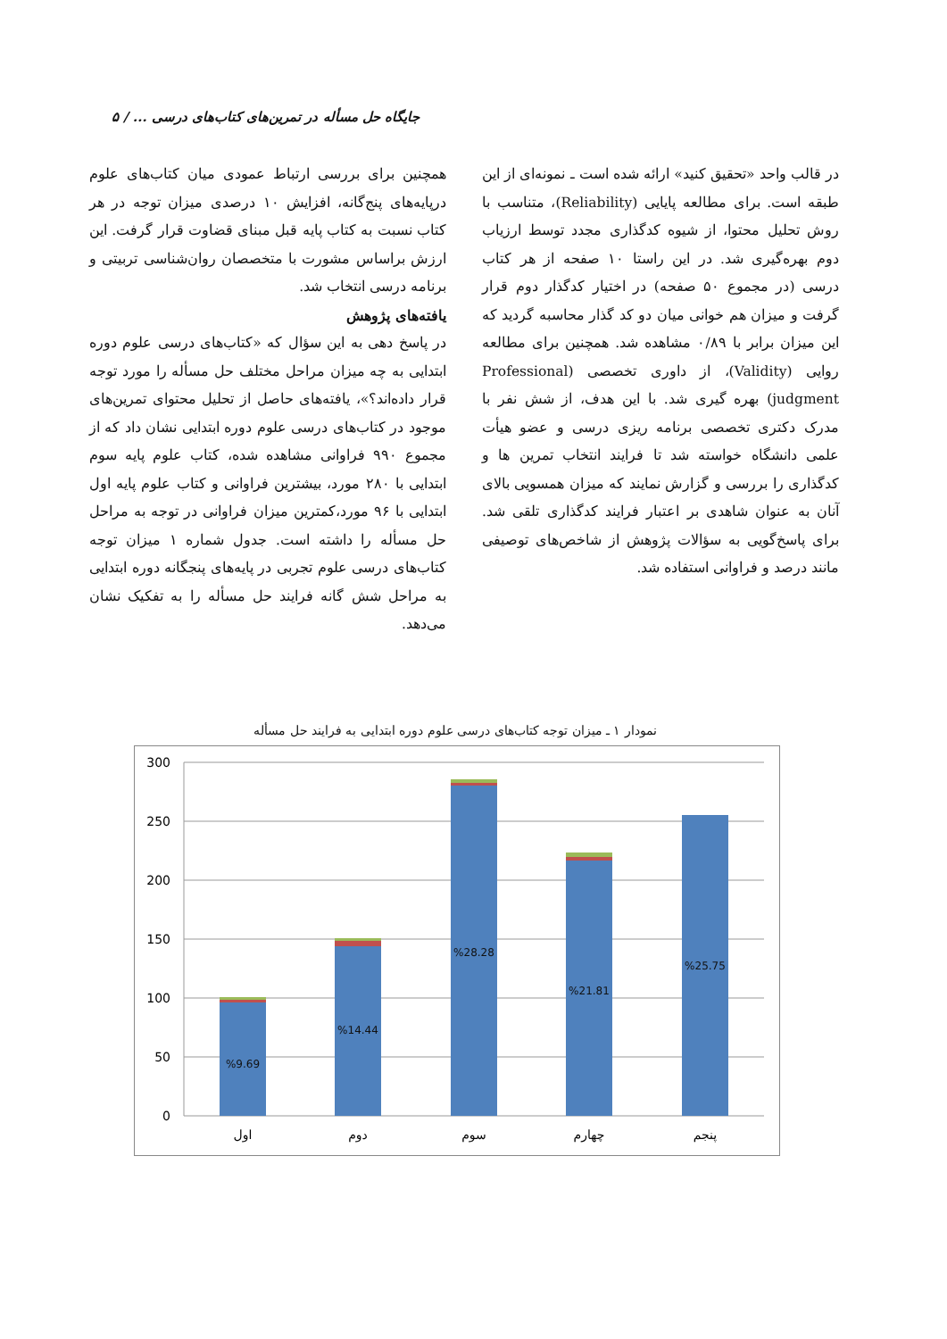جایگاه حل مسأله در تمرین‌های کتاب‌های درسی ... / ۵
در قالب واحد «تحقیق کنید» ارائه شده است ـ نمونه‌ای از این طبقه است. برای مطالعه پایایی (Reliability)، متناسب با روش تحلیل محتوا، از شیوه کدگذاری مجدد توسط ارزیاب دوم بهره‌گیری شد. در این راستا ۱۰ صفحه از هر کتاب درسی (در مجموع ۵۰ صفحه) در اختیار کدگذار دوم قرار گرفت و میزان هم خوانی میان دو کد گذار محاسبه گردید که این میزان برابر با ۰/۸۹ مشاهده شد. همچنین برای مطالعه روایی (Validity)، از داوری تخصصی (Professional judgment) بهره گیری شد. با این هدف، از شش نفر با مدرک دکتری تخصصی برنامه ریزی درسی و عضو هیأت علمی دانشگاه خواسته شد تا فرایند انتخاب تمرین ها و کدگذاری را بررسی و گزارش نمایند که میزان همسویی بالای آنان به عنوان شاهدی بر اعتبار فرایند کدگذاری تلقی شد. برای پاسخ‌گویی به سؤالات پژوهش از شاخص‌های توصیفی مانند درصد و فراوانی استفاده شد.
همچنین برای بررسی ارتباط عمودی میان کتاب‌های علوم درپایه‌های پنج‌گانه، افزایش ۱۰ درصدی میزان توجه در هر کتاب نسبت به کتاب پایه قبل مبنای قضاوت قرار گرفت. این ارزش براساس مشورت با متخصصان روان‌شناسی تربیتی و برنامه درسی انتخاب شد.
یافته‌های پژوهش
در پاسخ دهی به این سؤال که «کتاب‌های درسی علوم دوره ابتدایی به چه میزان مراحل مختلف حل مسأله را مورد توجه قرار داده‌اند؟»، یافته‌های حاصل از تحلیل محتوای تمرین‌های موجود در کتاب‌های درسی علوم دوره ابتدایی نشان داد که از مجموع ۹۹۰ فراوانی مشاهده شده، کتاب علوم پایه سوم ابتدایی با ۲۸۰ مورد، بیشترین فراوانی و کتاب علوم پایه اول ابتدایی با ۹۶ مورد،کمترین میزان فراوانی در توجه به مراحل حل مسأله را داشته است. جدول شماره ۱ میزان توجه کتاب‌های درسی علوم تجربی در پایه‌های پنجگانه دوره ابتدایی به مراحل شش گانه فرایند حل مسأله را به تفکیک نشان می‌دهد.
نمودار ۱ ـ میزان توجه کتاب‌های درسی علوم دوره ابتدایی به فرایند حل مسأله
300
250
200
150
100
50
0
%9.69
%14.44
%28.28
%21.81
%25.75
اول
دوم
سوم
چهارم
پنجم